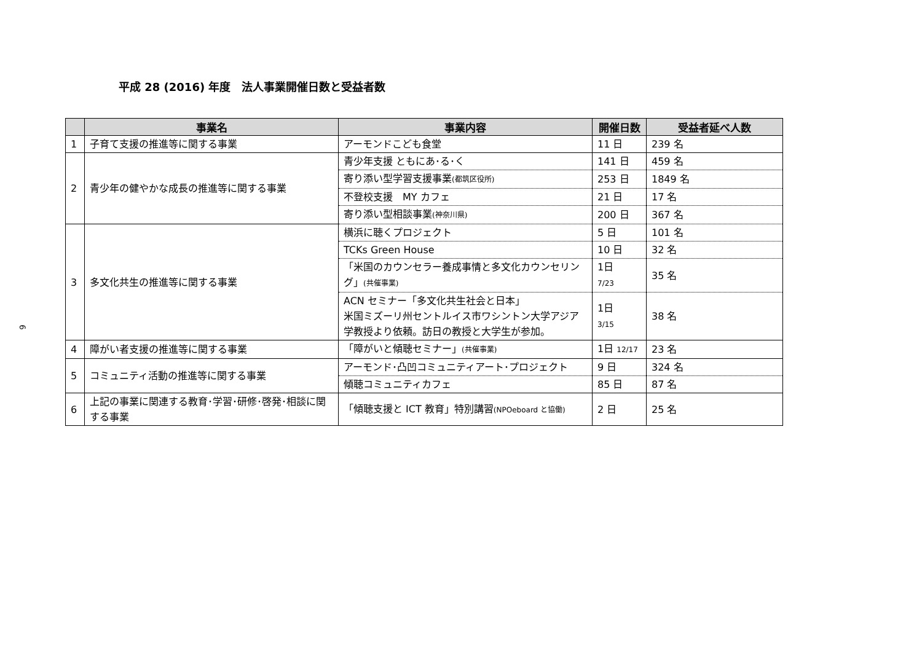平成 28 (2016) 年度　法人事業開催日数と受益者数
6
| | 事業名 | 事業内容 | 開催日数 | 受益者延べ人数 |
| --- | --- | --- | --- | --- |
| 1 | 子育て支援の推進等に関する事業 | アーモンドこども食堂 | 11 日 | 239 名 |
| 2 | 青少年の健やかな成長の推進等に関する事業 | 青少年支援 ともにあ･る･く | 141 日 | 459 名 |
| | | 寄り添い型学習支援事業 (都筑区役所) | 253 日 | 1849 名 |
| | | 不登校支援 MY カフェ | 21 日 | 17 名 |
| | | 寄り添い型相談事業 (神奈川県) | 200 日 | 367 名 |
| 3 | 多文化共生の推進等に関する事業 | 横浜に聴くプロジェクト | 5 日 | 101 名 |
| | | TCKs Green House | 10 日 | 32 名 |
| | | 「米国のカウンセラー養成事情と多文化カウンセリング」 (共催事業) | 1日 7/23 | 35 名 |
| | | ACN セミナー「多文化共生社会と日本」 米国ミズーリ州セントルイス市ワシントン大学アジア学教授より依頼。訪日の教授と大学生が参加。 | 1日 3/15 | 38 名 |
| 4 | 障がい者支援の推進等に関する事業 | 「障がいと傾聴セミナー」 (共催事業) | 1日 12/17 | 23 名 |
| 5 | コミュニティ活動の推進等に関する事業 | アーモンド･凸凹コミュニティアート･プロジェクト | 9 日 | 324 名 |
| | | 傾聴コミュニティカフェ | 85 日 | 87 名 |
| 6 | 上記の事業に関連する教育･学習･研修･啓発･相談に関する事業 | 「傾聴支援と ICT 教育」特別講習 (NPOeboard と協働) | 2 日 | 25 名 |